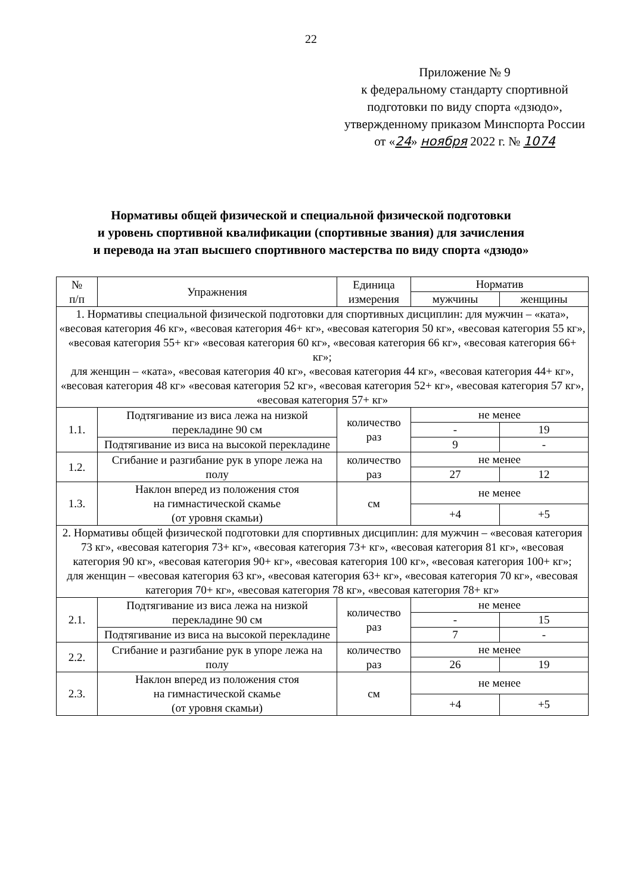22
Приложение № 9
к федеральному стандарту спортивной подготовки по виду спорта «дзюдо», утвержденному приказом Минспорта России
от «24» ноября 2022 г. № 1074
Нормативы общей физической и специальной физической подготовки
и уровень спортивной квалификации (спортивные звания) для зачисления
и перевода на этап высшего спортивного мастерства по виду спорта «дзюдо»
| № п/п | Упражнения | Единица измерения | Норматив | |
| --- | --- | --- | --- | --- |
| | | | мужчины | женщины |
| 1. Нормативы специальной физической подготовки для спортивных дисциплин: для мужчин – «ката», «весовая категория 46 кг», «весовая категория 46+ кг», «весовая категория 50 кг», «весовая категория 55 кг», «весовая категория 55+ кг» «весовая категория 60 кг», «весовая категория 66 кг», «весовая категория 66+ кг»; для женщин – «ката», «весовая категория 40 кг», «весовая категория 44 кг», «весовая категория 44+ кг», «весовая категория 48 кг» «весовая категория 52 кг», «весовая категория 52+ кг», «весовая категория 57 кг», «весовая категория 57+ кг» | | | | |
| 1.1. | Подтягивание из виса лежа на низкой перекладине 90 см | количество раз | не менее | |
| | | | - | 19 |
| | Подтягивание из виса на высокой перекладине | | 9 | - |
| 1.2. | Сгибание и разгибание рук в упоре лежа на полу | количество раз | не менее | |
| | | | 27 | 12 |
| 1.3. | Наклон вперед из положения стоя на гимнастической скамье (от уровня скамьи) | см | не менее | |
| | | | +4 | +5 |
| 2. Нормативы общей физической подготовки для спортивных дисциплин: для мужчин – «весовая категория 73 кг», «весовая категория 73+ кг», «весовая категория 73+ кг», «весовая категория 81 кг», «весовая категория 90 кг», «весовая категория 90+ кг», «весовая категория 100 кг», «весовая категория 100+ кг»; для женщин – «весовая категория 63 кг», «весовая категория 63+ кг», «весовая категория 70 кг», «весовая категория 70+ кг», «весовая категория 78 кг», «весовая категория 78+ кг» | | | | |
| 2.1. | Подтягивание из виса лежа на низкой перекладине 90 см | количество раз | не менее | |
| | | | - | 15 |
| | Подтягивание из виса на высокой перекладине | | 7 | - |
| 2.2. | Сгибание и разгибание рук в упоре лежа на полу | количество раз | не менее | |
| | | | 26 | 19 |
| 2.3. | Наклон вперед из положения стоя на гимнастической скамье (от уровня скамьи) | см | не менее | |
| | | | +4 | +5 |